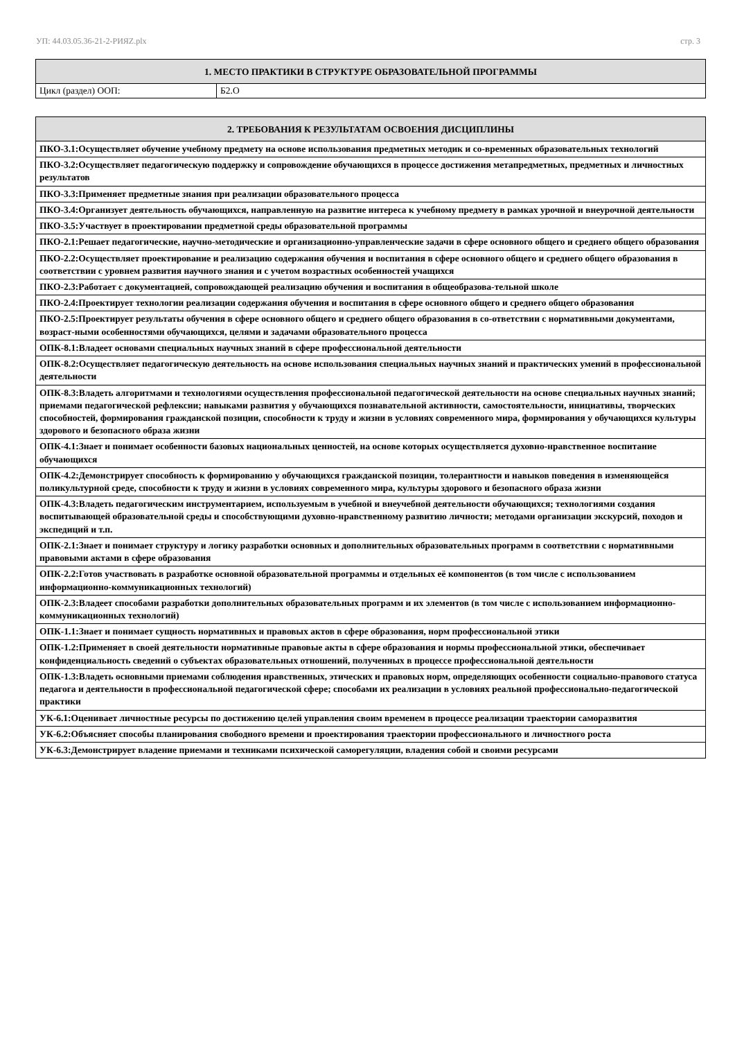УП: 44.03.05.36-21-2-РИЯZ.plx стр. 3
| 1. МЕСТО ПРАКТИКИ В СТРУКТУРЕ ОБРАЗОВАТЕЛЬНОЙ ПРОГРАММЫ | |
| --- | --- |
| Цикл (раздел) ООП: | Б2.О |
| 2. ТРЕБОВАНИЯ К РЕЗУЛЬТАТАМ ОСВОЕНИЯ ДИСЦИПЛИНЫ |
| --- |
| ПКО-3.1:Осуществляет обучение учебному предмету на основе использования предметных методик и со-временных образовательных технологий |
| ПКО-3.2:Осуществляет педагогическую поддержку и сопровождение обучающихся в процессе достижения метапредметных, предметных и личностных результатов |
| ПКО-3.3:Применяет предметные знания при реализации образовательного процесса |
| ПКО-3.4:Организует деятельность обучающихся, направленную на развитие интереса к учебному предмету в рамках урочной и внеурочной деятельности |
| ПКО-3.5:Участвует в проектировании предметной среды образовательной программы |
| ПКО-2.1:Решает педагогические, научно-методические и организационно-управленческие задачи в сфере основного общего и среднего общего образования |
| ПКО-2.2:Осуществляет проектирование и реализацию содержания обучения и воспитания в сфере основного общего и среднего общего образования в соответствии с уровнем развития научного знания и с учетом возрастных особенностей учащихся |
| ПКО-2.3:Работает с документацией, сопровождающей реализацию обучения и воспитания в общеобразова-тельной школе |
| ПКО-2.4:Проектирует технологии реализации содержания обучения и воспитания в сфере основного общего и среднего общего образования |
| ПКО-2.5:Проектирует результаты обучения в сфере основного общего и среднего общего образования в со-ответствии с нормативными документами, возраст-ными особенностями обучающихся, целями и задачами образовательного процесса |
| ОПК-8.1:Владеет основами специальных научных знаний в сфере профессиональной деятельности |
| ОПК-8.2:Осуществляет педагогическую деятельность на основе использования специальных научных знаний и практических умений в профессиональной деятельности |
| ОПК-8.3:Владеть алгоритмами и технологиями осуществления профессиональной педагогической деятельности на основе специальных научных знаний; приемами педагогической рефлексии; навыками развития у обучающихся познавательной активности, самостоятельности, инициативы, творческих способностей, формирования гражданской позиции, способности к труду и жизни в условиях современного мира, формирования у обучающихся культуры здорового и безопасного образа жизни |
| ОПК-4.1:Знает и понимает особенности базовых национальных ценностей, на основе которых осуществляется духовно-нравственное воспитание обучающихся |
| ОПК-4.2:Демонстрирует способность к формированию у обучающихся гражданской позиции, толерантности и навыков поведения в изменяющейся поликультурной среде, способности к труду и жизни в условиях современного мира, культуры здорового и безопасного образа жизни |
| ОПК-4.3:Владеть педагогическим инструментарием, используемым в учебной и внеучебной деятельности обучающихся; технологиями создания воспитывающей образовательной среды и способствующими духовно-нравственному развитию личности; методами организации экскурсий, походов и экспедиций и т.п. |
| ОПК-2.1:Знает и понимает структуру и логику разработки основных и дополнительных образовательных программ в соответствии с нормативными правовыми актами в сфере образования |
| ОПК-2.2:Готов участвовать в разработке основной образовательной программы и отдельных её компонентов (в том числе с использованием информационно-коммуникационных технологий) |
| ОПК-2.3:Владеет способами разработки дополнительных образовательных программ и их элементов (в том числе с использованием информационно-коммуникационных технологий) |
| ОПК-1.1:Знает и понимает сущность нормативных и правовых актов в сфере образования, норм профессиональной этики |
| ОПК-1.2:Применяет в своей деятельности нормативные правовые акты в сфере образования и нормы профессиональной этики, обеспечивает конфиденциальность сведений о субъектах образовательных отношений, полученных в процессе профессиональной деятельности |
| ОПК-1.3:Владеть основными приемами соблюдения нравственных, этических и правовых норм, определяющих особенности социально-правового статуса педагога и деятельности в профессиональной педагогической сфере; способами их реализации в условиях реальной профессионально-педагогической практики |
| УК-6.1:Оценивает личностные ресурсы по достижению целей управления своим временем в процессе реализации траектории саморазвития |
| УК-6.2:Объясняет способы планирования свободного времени и проектирования траектории профессионального и личностного роста |
| УК-6.3:Демонстрирует владение приемами и техниками психической саморегуляции, владения собой и своими ресурсами |